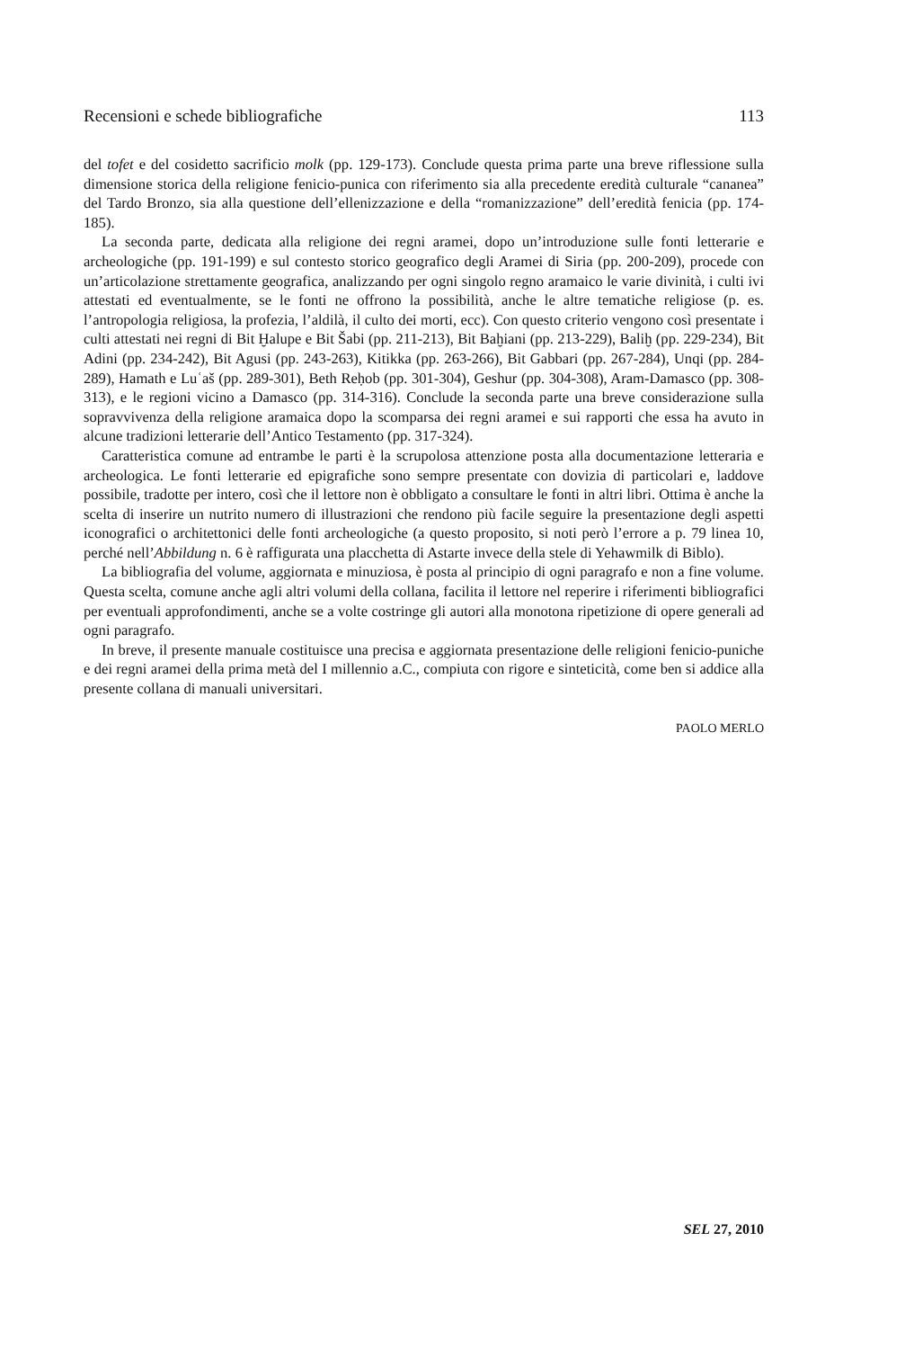Recensioni e schede bibliografiche 113
del tofet e del cosidetto sacrificio molk (pp. 129-173). Conclude questa prima parte una breve riflessione sulla dimensione storica della religione fenicio-punica con riferimento sia alla precedente eredità culturale “cananea” del Tardo Bronzo, sia alla questione dell’ellenizzazione e della “romanizzazione” dell’eredità fenicia (pp. 174-185).
La seconda parte, dedicata alla religione dei regni aramei, dopo un’introduzione sulle fonti letterarie e archeologiche (pp. 191-199) e sul contesto storico geografico degli Aramei di Siria (pp. 200-209), procede con un’articolazione strettamente geografica, analizzando per ogni singolo regno aramaico le varie divinità, i culti ivi attestati ed eventualmente, se le fonti ne offrono la possibilità, anche le altre tematiche religiose (p. es. l’antropologia religiosa, la profezia, l’aldilà, il culto dei morti, ecc). Con questo criterio vengono così presentate i culti attestati nei regni di Bit Ḫalupe e Bit Šabi (pp. 211-213), Bit Baḫiani (pp. 213-229), Baliḫ (pp. 229-234), Bit Adini (pp. 234-242), Bit Agusi (pp. 243-263), Kitikka (pp. 263-266), Bit Gabbari (pp. 267-284), Unqi (pp. 284-289), Hamath e Luʿaš (pp. 289-301), Beth Reḥob (pp. 301-304), Geshur (pp. 304-308), Aram-Damasco (pp. 308-313), e le regioni vicino a Damasco (pp. 314-316). Conclude la seconda parte una breve considerazione sulla sopravvivenza della religione aramaica dopo la scomparsa dei regni aramei e sui rapporti che essa ha avuto in alcune tradizioni letterarie dell’Antico Testamento (pp. 317-324).
Caratteristica comune ad entrambe le parti è la scrupolosa attenzione posta alla documentazione letteraria e archeologica. Le fonti letterarie ed epigrafiche sono sempre presentate con dovizia di particolari e, laddove possibile, tradotte per intero, così che il lettore non è obbligato a consultare le fonti in altri libri. Ottima è anche la scelta di inserire un nutrito numero di illustrazioni che rendono più facile seguire la presentazione degli aspetti iconografici o architettonici delle fonti archeologiche (a questo proposito, si noti però l’errore a p. 79 linea 10, perché nell’Abbildung n. 6 è raffigurata una placchetta di Astarte invece della stele di Yehawmilk di Biblo).
La bibliografia del volume, aggiornata e minuziosa, è posta al principio di ogni paragrafo e non a fine volume. Questa scelta, comune anche agli altri volumi della collana, facilita il lettore nel reperire i riferimenti bibliografici per eventuali approfondimenti, anche se a volte costringe gli autori alla monotona ripetizione di opere generali ad ogni paragrafo.
In breve, il presente manuale costituisce una precisa e aggiornata presentazione delle religioni fenicio-puniche e dei regni aramei della prima metà del I millennio a.C., compiuta con rigore e sinteticità, come ben si addice alla presente collana di manuali universitari.
PAOLO MERLO
SEL 27, 2010